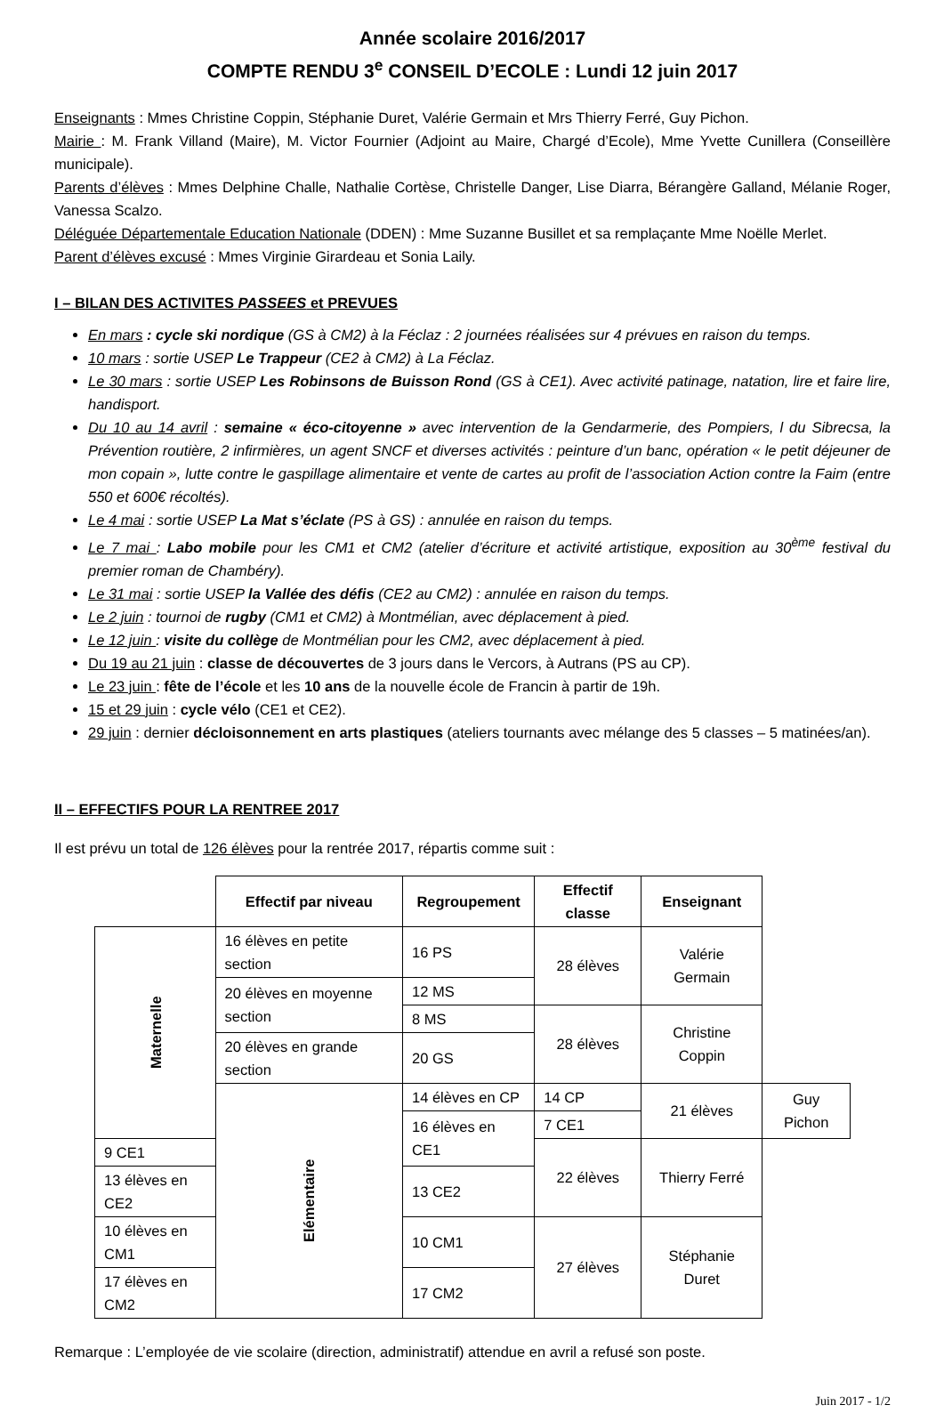Année scolaire 2016/2017
COMPTE RENDU 3<sup>e</sup> CONSEIL D’ECOLE : Lundi 12 juin 2017
Enseignants : Mmes Christine Coppin, Stéphanie Duret, Valérie Germain et Mrs Thierry Ferré, Guy Pichon.
Mairie : M. Frank Villand (Maire), M. Victor Fournier (Adjoint au Maire, Chargé d’Ecole), Mme Yvette Cunillera (Conseillère municipale).
Parents d’élèves : Mmes Delphine Challe, Nathalie Cortèse, Christelle Danger, Lise Diarra, Bérangère Galland, Mélanie Roger, Vanessa Scalzo.
Déléguée Départementale Education Nationale (DDEN) : Mme Suzanne Busillet et sa remplaçante Mme Noëlle Merlet.
Parent d’élèves excusé : Mmes Virginie Girardeau et Sonia Laily.
I – BILAN DES ACTIVITES PASSEES et PREVUES
En mars : cycle ski nordique (GS à CM2) à la Féclaz : 2 journées réalisées sur 4 prévues en raison du temps.
10 mars : sortie USEP Le Trappeur (CE2 à CM2) à La Féclaz.
Le 30 mars : sortie USEP Les Robinsons de Buisson Rond (GS à CE1). Avec activité patinage, natation, lire et faire lire, handisport.
Du 10 au 14 avril : semaine « éco-citoyenne » avec intervention de la Gendarmerie, des Pompiers, l du Sibrecsa, la Prévention routière, 2 infirmières, un agent SNCF et diverses activités : peinture d’un banc, opération « le petit déjeuner de mon copain », lutte contre le gaspillage alimentaire et vente de cartes au profit de l’association Action contre la Faim (entre 550 et 600€ récoltés).
Le 4 mai : sortie USEP La Mat s’éclate (PS à GS) : annulée en raison du temps.
Le 7 mai : Labo mobile pour les CM1 et CM2 (atelier d’écriture et activité artistique, exposition au 30<sup>ème</sup> festival du premier roman de Chambéry).
Le 31 mai : sortie USEP la Vallée des défis (CE2 au CM2) : annulée en raison du temps.
Le 2 juin : tournoi de rugby (CM1 et CM2) à Montmélian, avec déplacement à pied.
Le 12 juin : visite du collège de Montmélian pour les CM2, avec déplacement à pied.
Du 19 au 21 juin : classe de découvertes de 3 jours dans le Vercors, à Autrans (PS au CP).
Le 23 juin : fête de l’école et les 10 ans de la nouvelle école de Francin à partir de 19h.
15 et 29 juin : cycle vélo (CE1 et CE2).
29 juin : dernier décloisonnement en arts plastiques (ateliers tournants avec mélange des 5 classes – 5 matinées/an).
II – EFFECTIFS POUR LA RENTREE 2017
Il est prévu un total de 126 élèves pour la rentrée 2017, répartis comme suit :
| | Effectif par niveau | Regroupement | Effectif classe | Enseignant | |
| --- | --- | --- | --- | --- | --- |
| Maternelle | 16 élèves en petite section | 16 PS | 28 élèves | Valérie Germain | |
| | 20 élèves en moyenne section | 12 MS | | | |
| | | 8 MS | 28 élèves | Christine Coppin | |
| | 20 élèves en grande section | 20 GS | | | |
| | Elémentaire | 14 élèves en CP | 14 CP | 21 élèves | Guy Pichon |
| | | 16 élèves en CE1 | 7 CE1 | | |
| 9 CE1 | | | 22 élèves | Thierry Ferré | |
| 13 élèves en CE2 | | 13 CE2 | | | |
| 10 élèves en CM1 | | 10 CM1 | 27 élèves | Stéphanie Duret | |
| 17 élèves en CM2 | | 17 CM2 | | | |
Remarque : L’employée de vie scolaire (direction, administratif) attendue en avril a refusé son poste.
Juin 2017 - 1/2